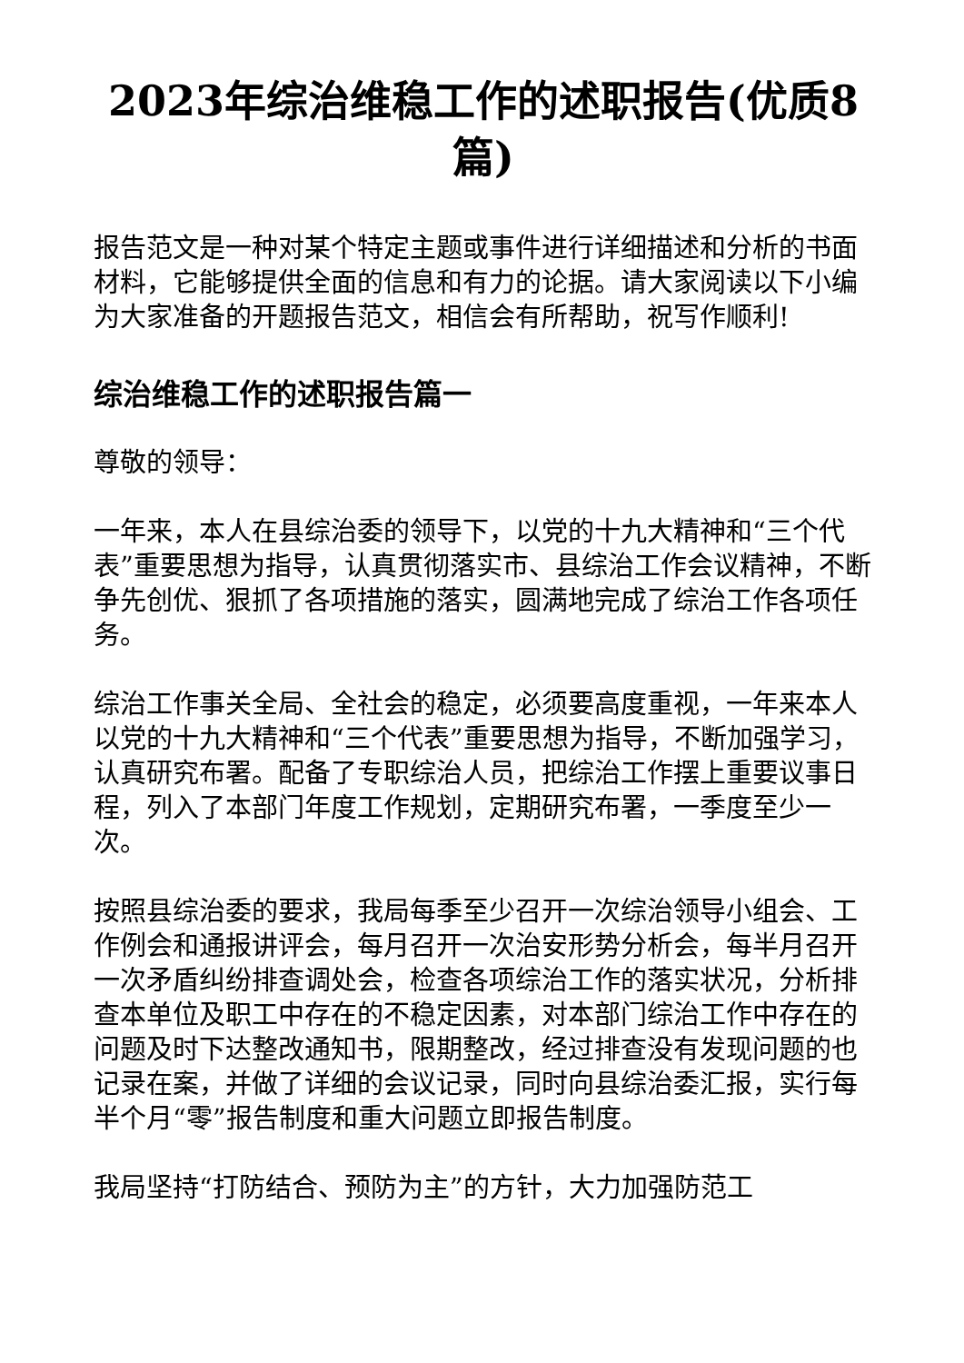2023年综治维稳工作的述职报告(优质8篇)
报告范文是一种对某个特定主题或事件进行详细描述和分析的书面材料，它能够提供全面的信息和有力的论据。请大家阅读以下小编为大家准备的开题报告范文，相信会有所帮助，祝写作顺利!
综治维稳工作的述职报告篇一
尊敬的领导：
一年来，本人在县综治委的领导下，以党的十九大精神和“三个代表”重要思想为指导，认真贯彻落实市、县综治工作会议精神，不断争先创优、狠抓了各项措施的落实，圆满地完成了综治工作各项任务。
综治工作事关全局、全社会的稳定，必须要高度重视，一年来本人以党的十九大精神和“三个代表”重要思想为指导，不断加强学习，认真研究布署。配备了专职综治人员，把综治工作摆上重要议事日程，列入了本部门年度工作规划，定期研究布署，一季度至少一次。
按照县综治委的要求，我局每季至少召开一次综治领导小组会、工作例会和通报讲评会，每月召开一次治安形势分析会，每半月召开一次矛盾纠纷排查调处会，检查各项综治工作的落实状况，分析排查本单位及职工中存在的不稳定因素，对本部门综治工作中存在的问题及时下达整改通知书，限期整改，经过排查没有发现问题的也记录在案，并做了详细的会议记录，同时向县综治委汇报，实行每半个月“零”报告制度和重大问题立即报告制度。
我局坚持“打防结合、预防为主”的方针，大力加强防范工